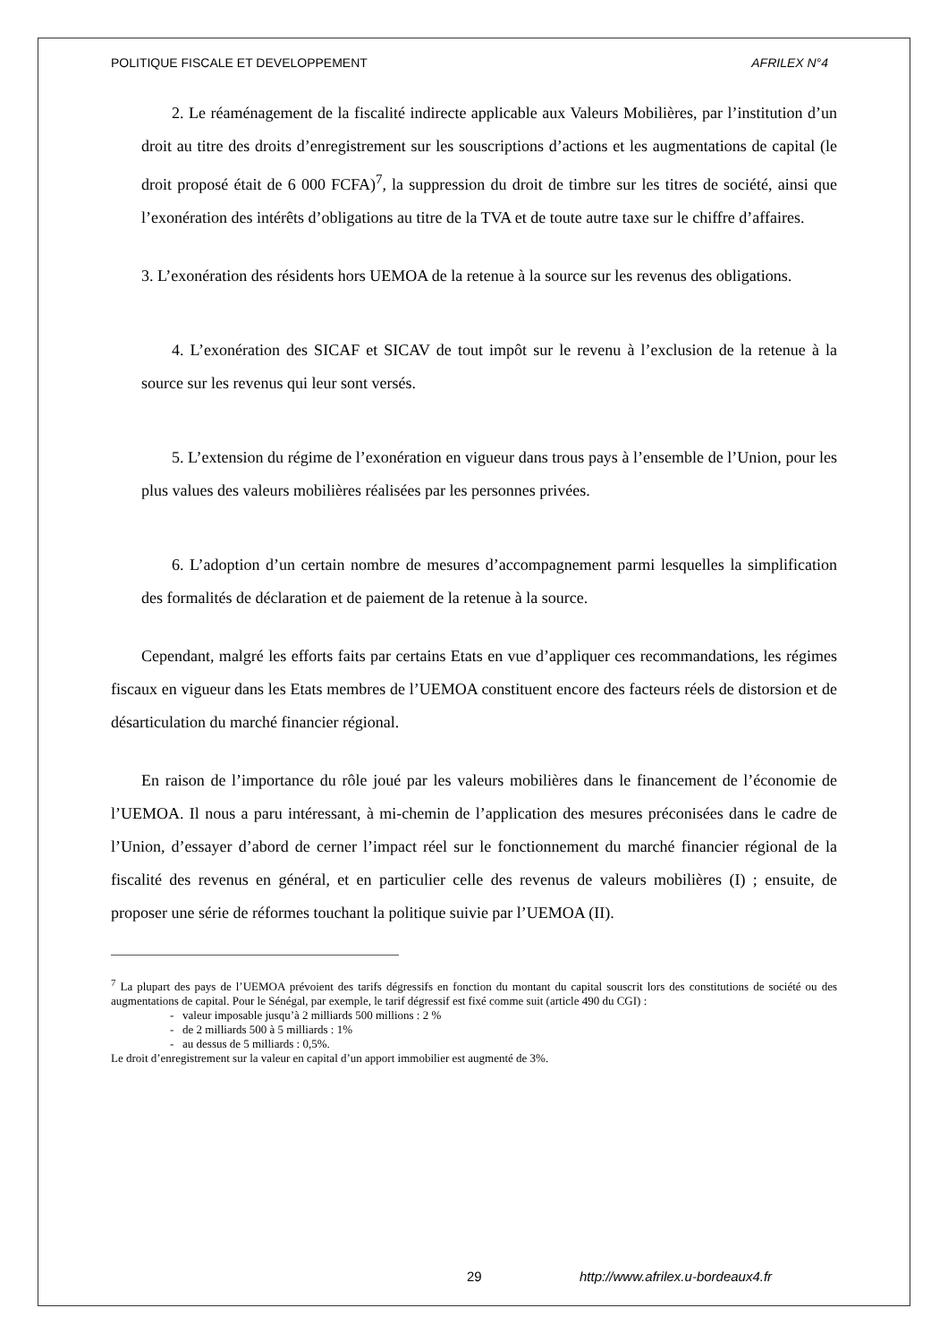POLITIQUE FISCALE ET DEVELOPPEMENT AFRILEX N°4
2. Le réaménagement de la fiscalité indirecte applicable aux Valeurs Mobilières, par l’institution d’un droit au titre des droits d’enregistrement sur les souscriptions d’actions et les augmentations de capital (le droit proposé était de 6 000 FCFA)<sup>7</sup>, la suppression du droit de timbre sur les titres de société, ainsi que l’exonération des intérêts d’obligations au titre de la TVA et de toute autre taxe sur le chiffre d’affaires.
3. L’exonération des résidents hors UEMOA de la retenue à la source sur les revenus des obligations.
4. L’exonération des SICAF et SICAV de tout impôt sur le revenu à l’exclusion de la retenue à la source sur les revenus qui leur sont versés.
5. L’extension du régime de l’exonération en vigueur dans trous pays à l’ensemble de l’Union, pour les plus values des valeurs mobilières réalisées par les personnes privées.
6. L’adoption d’un certain nombre de mesures d’accompagnement parmi lesquelles la simplification des formalités de déclaration et de paiement de la retenue à la source.
Cependant, malgré les efforts faits par certains Etats en vue d’appliquer ces recommandations, les régimes fiscaux en vigueur dans les Etats membres de l’UEMOA constituent encore des facteurs réels de distorsion et de désarticulation du marché financier régional.
En raison de l’importance du rôle joué par les valeurs mobilières dans le financement de l’économie de l’UEMOA. Il nous a paru intéressant, à mi-chemin de l’application des mesures préconisées dans le cadre de l’Union, d’essayer d’abord de cerner l’impact réel sur le fonctionnement du marché financier régional de la fiscalité des revenus en général, et en particulier celle des revenus de valeurs mobilières (I) ; ensuite, de proposer une série de réformes touchant la politique suivie par l’UEMOA (II).
<sup>7</sup> La plupart des pays de l’UEMOA prévoient des tarifs dégressifs en fonction du montant du capital souscrit lors des constitutions de société ou des augmentations de capital. Pour le Sénégal, par exemple, le tarif dégressif est fixé comme suit (article 490 du CGI) :
- valeur imposable jusqu’à 2 milliards 500 millions : 2 %
- de 2 milliards 500 à 5 milliards : 1%
- au dessus de 5 milliards : 0,5%.
Le droit d’enregistrement sur la valeur en capital d’un apport immobilier est augmenté de 3%.
29 http://www.afrilex.u-bordeaux4.fr